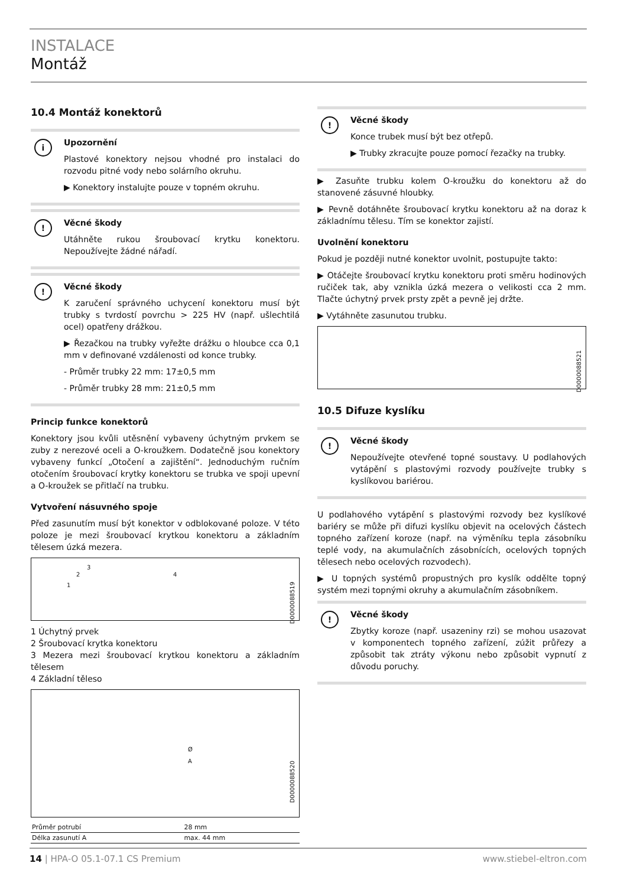INSTALACE
Montáž
10.4 Montáž konektorů
i
Upozornění
Plastové konektory nejsou vhodné pro instalaci do rozvodu pitné vody nebo solárního okruhu.
▶ Konektory instalujte pouze v topném okruhu.
!
Věcné škody
Utáhněte rukou šroubovací krytku konektoru. Nepoužívejte žádné nářadí.
!
Věcné škody
K zaručení správného uchycení konektoru musí být trubky s tvrdostí povrchu > 225 HV (např. ušlechtilá ocel) opatřeny drážkou.
▶ Řezačkou na trubky vyřežte drážku o hloubce cca 0,1 mm v definované vzdálenosti od konce trubky.
- Průměr trubky 22 mm: 17±0,5 mm
- Průměr trubky 28 mm: 21±0,5 mm
Princip funkce konektorů
Konektory jsou kvůli utěsnění vybaveny úchytným prvkem se zuby z nerezové oceli a O-kroužkem. Dodatečně jsou konektory vybaveny funkcí „Otočení a zajištění“. Jednoduchým ručním otočením šroubovací krytky konektoru se trubka ve spoji upevní a O-kroužek se přitlačí na trubku.
Vytvoření násuvného spoje
Před zasunutím musí být konektor v odblokované poloze. V této poloze je mezi šroubovací krytkou konektoru a základním tělesem úzká mezera.
1
2
3
4
D0000088519
1 Úchytný prvek
2 Šroubovací krytka konektoru
3 Mezera mezi šroubovací krytkou konektoru a základním tělesem
4 Základní těleso
Ø
A
D0000088520
| Průměr potrubí | 28 mm |
| Délka zasunutí A | max. 44 mm |
!
Věcné škody
Konce trubek musí být bez otřepů.
▶ Trubky zkracujte pouze pomocí řezačky na trubky.
▶ Zasuňte trubku kolem O-kroužku do konektoru až do stanovené zásuvné hloubky.
▶ Pevně dotáhněte šroubovací krytku konektoru až na doraz k základnímu tělesu. Tím se konektor zajistí.
Uvolnění konektoru
Pokud je později nutné konektor uvolnit, postupujte takto:
▶ Otáčejte šroubovací krytku konektoru proti směru hodinových ručiček tak, aby vznikla úzká mezera o velikosti cca 2 mm. Tlačte úchytný prvek prsty zpět a pevně jej držte.
▶ Vytáhněte zasunutou trubku.
D0000088521
10.5 Difuze kyslíku
!
Věcné škody
Nepoužívejte otevřené topné soustavy. U podlahových vytápění s plastovými rozvody používejte trubky s kyslíkovou bariérou.
U podlahového vytápění s plastovými rozvody bez kyslíkové bariéry se může při difuzi kyslíku objevit na ocelových částech topného zařízení koroze (např. na výměníku tepla zásobníku teplé vody, na akumulačních zásobnících, ocelových topných tělesech nebo ocelových rozvodech).
▶ U topných systémů propustných pro kyslík oddělte topný systém mezi topnými okruhy a akumulačním zásobníkem.
!
Věcné škody
Zbytky koroze (např. usazeniny rzi) se mohou usazovat v komponentech topného zařízení, zúžit průřezy a způsobit tak ztráty výkonu nebo způsobit vypnutí z důvodu poruchy.
14 | HPA-O 05.1-07.1 CS Premium www.stiebel-eltron.com